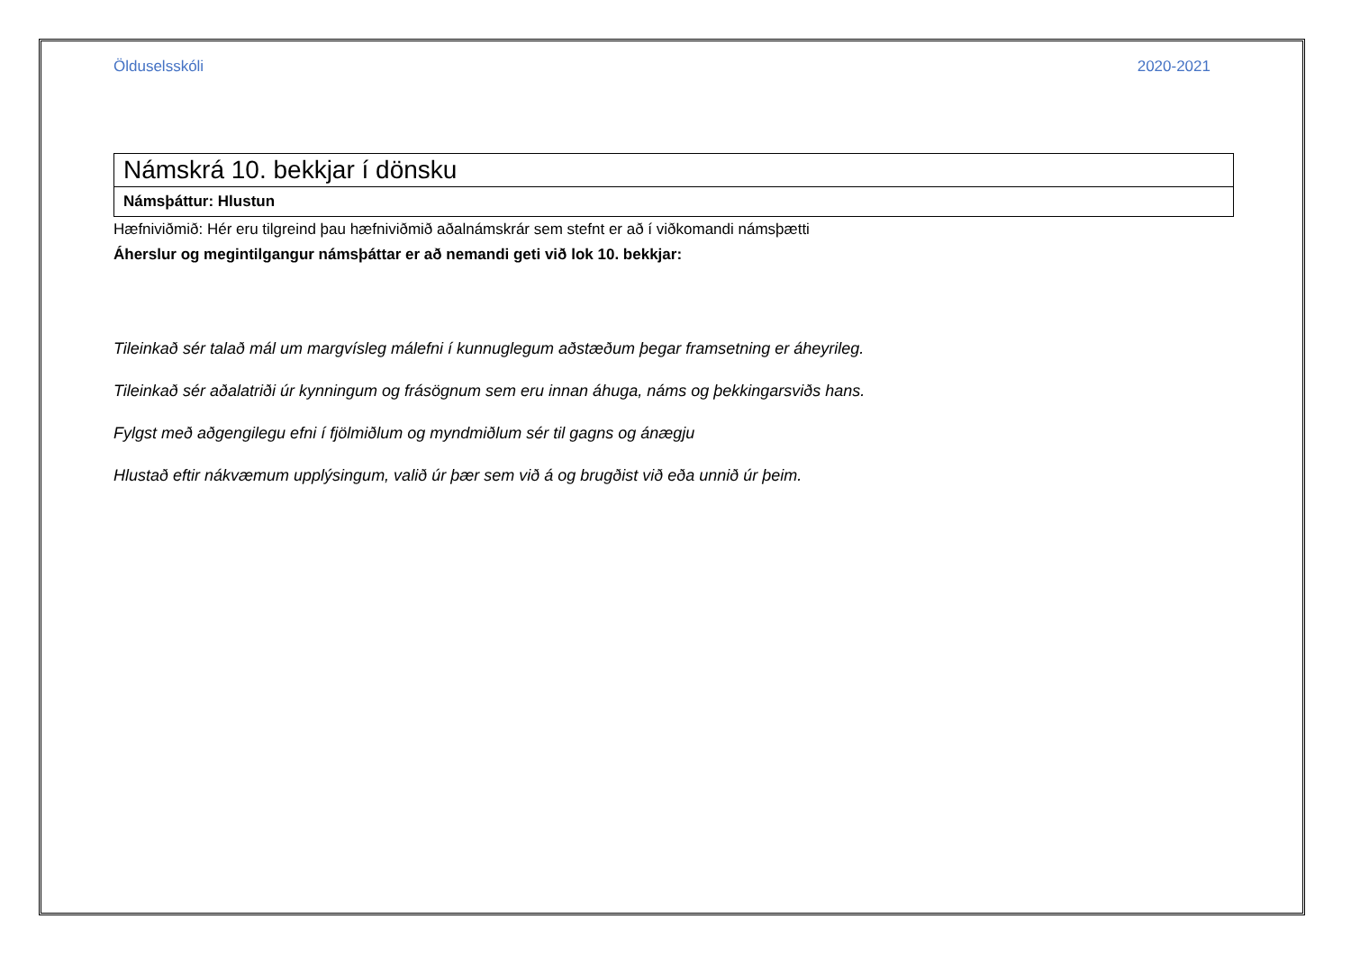Ölduselsskóli 2020-2021
| Námskrá 10. bekkjar í dönsku |
| Námsþáttur: Hlustun |
Hæfniviðmið: Hér eru tilgreind þau hæfniviðmið aðalnámskrár sem stefnt er að í viðkomandi námsþætti
Áherslur og megintilgangur námsþáttar er að nemandi geti við lok 10. bekkjar:
Tileinkað sér talað mál um margvísleg málefni í kunnuglegum aðstæðum þegar framsetning er áheyrileg.
Tileinkað sér aðalatriði úr kynningum og frásögnum sem eru innan áhuga, náms og þekkingarsviðs hans.
Fylgst með aðgengilegu efni í fjölmiðlum og myndmiðlum sér til gagns og ánægju
Hlustað eftir nákvæmum upplýsingum, valið úr þær sem við á og brugðist við eða unnið úr þeim.